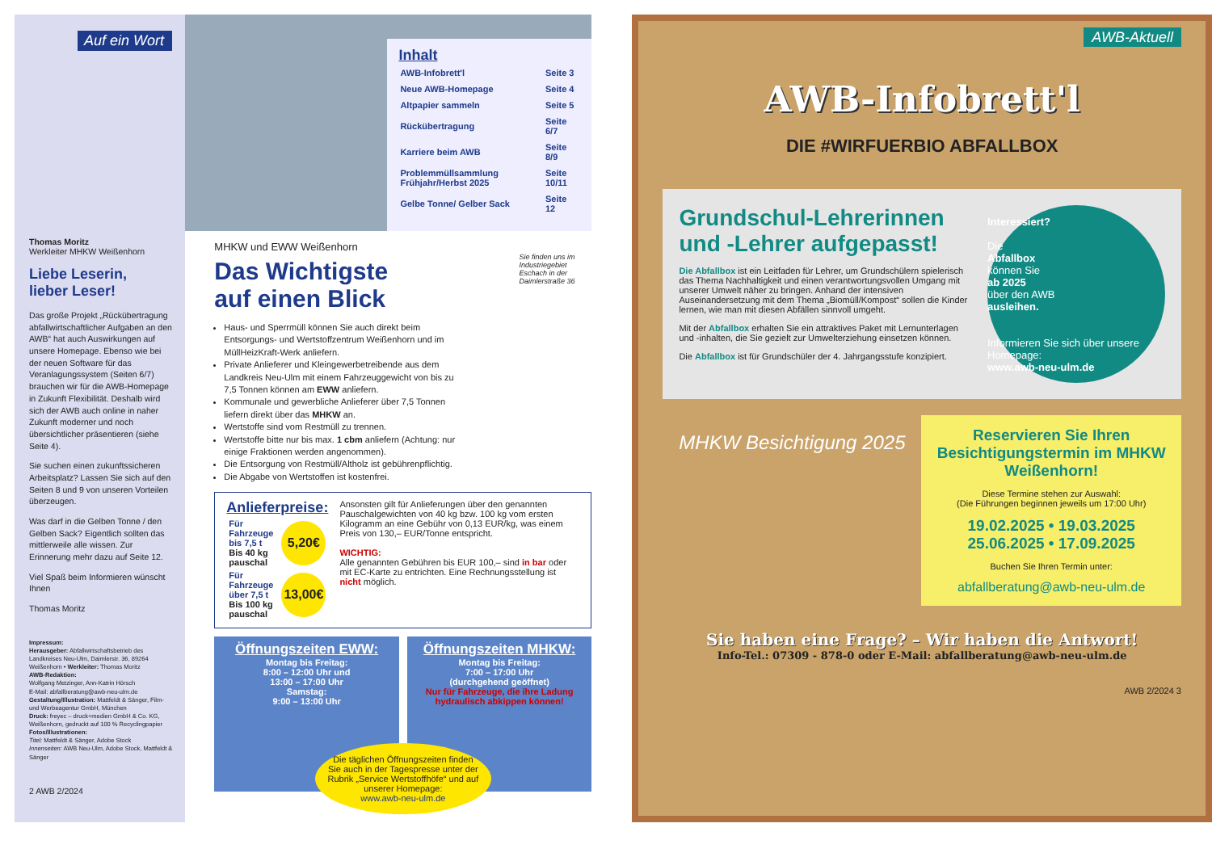Auf ein Wort
Thomas Moritz
Werkleiter MHKW Weißenhorn
Liebe Leserin,
lieber Leser!
Das große Projekt „Rückübertragung abfallwirtschaftlicher Aufgaben an den AWB“ hat auch Auswirkungen auf unsere Homepage. Ebenso wie bei der neuen Software für das Veranlagungssystem (Seiten 6/7) brauchen wir für die AWB-Homepage in Zukunft Flexibilität. Deshalb wird sich der AWB auch online in naher Zukunft moderner und noch übersichtlicher präsentieren (siehe Seite 4).
Sie suchen einen zukunftssicheren Arbeitsplatz? Lassen Sie sich auf den Seiten 8 und 9 von unseren Vorteilen überzeugen.
Was darf in die Gelben Tonne / den Gelben Sack? Eigentlich sollten das mittlerweile alle wissen. Zur Erinnerung mehr dazu auf Seite 12.
Viel Spaß beim Informieren wünscht Ihnen
Thomas Moritz
Impressum:
Herausgeber: Abfallwirtschaftsbetrieb des Landkreises Neu-Ulm, Daimlerstr. 36, 89264 Weißenhorn • Werkleiter: Thomas Moritz
AWB-Redaktion:
Wolfgang Metzinger, Ann-Katrin Hörsch
E-Mail: abfallberatung@awb-neu-ulm.de
Gestaltung/Illustration: Mattfeldt & Sänger, Film- und Werbeagentur GmbH, München
Druck: freyec – druck+medien GmbH & Co. KG, Weißenhorn, gedruckt auf 100 % Recyclingpapier
Fotos/Illustrationen:
Titel: Mattfeldt & Sänger, Adobe Stock
Innenseiten: AWB Neu-Ulm, Adobe Stock, Mattfeldt & Sänger
2 AWB 2/2024
Inhalt
| AWB-Infobrett'l | Seite 3 |
| Neue AWB-Homepage | Seite 4 |
| Altpapier sammeln | Seite 5 |
| Rückübertragung | Seite 6/7 |
| Karriere beim AWB | Seite 8/9 |
| Problemmüllsammlung Frühjahr/Herbst 2025 | Seite 10/11 |
| Gelbe Tonne/ Gelber Sack | Seite 12 |
MHKW und EWW Weißenhorn
Sie finden uns im Industriegebiet Eschach in der Daimlerstraße 36
Das Wichtigste
auf einen Blick
Haus- und Sperrmüll können Sie auch direkt beim Entsorgungs- und Wertstoffzentrum Weißenhorn und im MüllHeizKraft-Werk anliefern.
Private Anlieferer und Kleingewerbetreibende aus dem Landkreis Neu-Ulm mit einem Fahrzeuggewicht von bis zu 7,5 Tonnen können am EWW anliefern.
Kommunale und gewerbliche Anlieferer über 7,5 Tonnen liefern direkt über das MHKW an.
Wertstoffe sind vom Restmüll zu trennen.
Wertstoffe bitte nur bis max. 1 cbm anliefern (Achtung: nur einige Fraktionen werden angenommen).
Die Entsorgung von Restmüll/Altholz ist gebührenpflichtig.
Die Abgabe von Wertstoffen ist kostenfrei.
Anlieferpreise:
| Für Fahrzeuge bis 7,5 t Bis 40 kg pauschal | 5,20€ |
| Für Fahrzeuge über 7,5 t Bis 100 kg pauschal | 13,00€ |
Ansonsten gilt für Anlieferungen über den genannten Pauschalgewichten von 40 kg bzw. 100 kg vom ersten Kilogramm an eine Gebühr von 0,13 EUR/kg, was einem Preis von 130,– EUR/Tonne entspricht.
WICHTIG:
Alle genannten Gebühren bis EUR 100,– sind in bar oder mit EC-Karte zu entrichten. Eine Rechnungsstellung ist nicht möglich.
Öffnungszeiten EWW:
Montag bis Freitag:
8:00 – 12:00 Uhr und
13:00 – 17:00 Uhr
Samstag:
9:00 – 13:00 Uhr
Öffnungszeiten MHKW:
Montag bis Freitag:
7:00 – 17:00 Uhr
(durchgehend geöffnet)
Nur für Fahrzeuge, die ihre Ladung hydraulisch abkippen können!
Die täglichen Öffnungszeiten finden Sie auch in der Tagespresse unter der Rubrik „Service Wertstoffhöfe“ und auf unserer Homepage:
www.awb-neu-ulm.de
AWB-Aktuell
AWB-Infobrett'l
DIE #WIRFUERBIO ABFALLBOX
Grundschul-Lehrerinnen und -Lehrer aufgepasst!
Die Abfallbox ist ein Leitfaden für Lehrer, um Grundschülern spielerisch das Thema Nachhaltigkeit und einen verantwortungsvollen Umgang mit unserer Umwelt näher zu bringen. Anhand der intensiven Auseinandersetzung mit dem Thema „Biomüll/Kompost“ sollen die Kinder lernen, wie man mit diesen Abfällen sinnvoll umgeht.
Mit der Abfallbox erhalten Sie ein attraktives Paket mit Lernunterlagen und -inhalten, die Sie gezielt zur Umwelterziehung einsetzen können.
Die Abfallbox ist für Grundschüler der 4. Jahrgangsstufe konzipiert.
Interessiert?
Die
Abfallbox
können Sie
ab 2025
über den AWB
ausleihen.
Informieren Sie sich über unsere Homepage:
www.awb-neu-ulm.de
MHKW Besichtigung 2025
Reservieren Sie Ihren Besichtigungstermin im MHKW Weißenhorn!
Diese Termine stehen zur Auswahl:
(Die Führungen beginnen jeweils um 17:00 Uhr)
19.02.2025 • 19.03.2025
25.06.2025 • 17.09.2025
Buchen Sie Ihren Termin unter:
abfallberatung@awb-neu-ulm.de
Sie haben eine Frage? – Wir haben die Antwort!
Info-Tel.: 07309 - 878-0 oder E-Mail: abfallberatung@awb-neu-ulm.de
AWB 2/2024 3